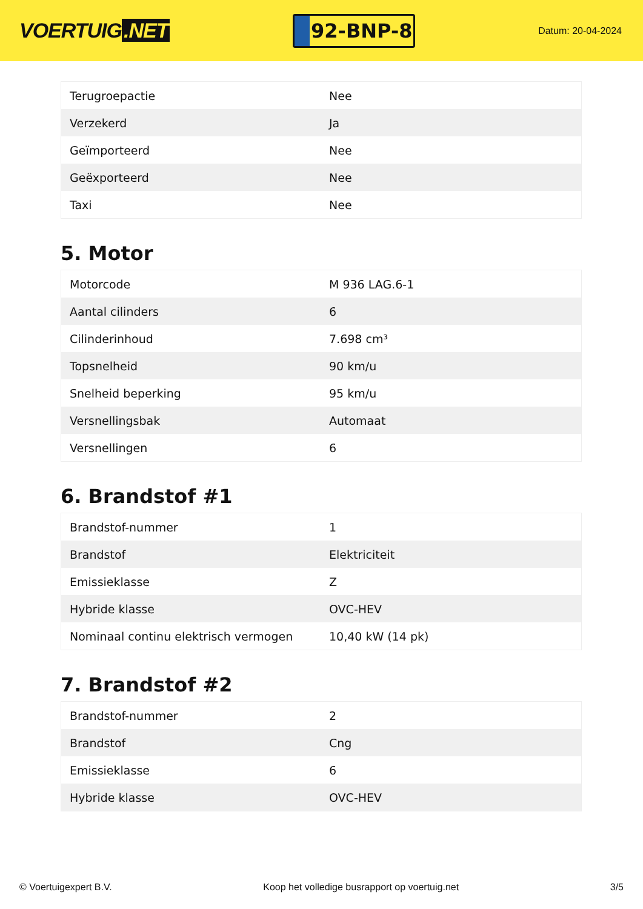VOERTUIG.NET
92-BNP-8
Datum: 20-04-2024
| Terugroepactie | Nee |
| Verzekerd | Ja |
| Geïmporteerd | Nee |
| Geëxporteerd | Nee |
| Taxi | Nee |
5. Motor
| Motorcode | M 936 LAG.6-1 |
| Aantal cilinders | 6 |
| Cilinderinhoud | 7.698 cm³ |
| Topsnelheid | 90 km/u |
| Snelheid beperking | 95 km/u |
| Versnellingsbak | Automaat |
| Versnellingen | 6 |
6. Brandstof #1
| Brandstof-nummer | 1 |
| Brandstof | Elektriciteit |
| Emissieklasse | Z |
| Hybride klasse | OVC-HEV |
| Nominaal continu elektrisch vermogen | 10,40 kW (14 pk) |
7. Brandstof #2
| Brandstof-nummer | 2 |
| Brandstof | Cng |
| Emissieklasse | 6 |
| Hybride klasse | OVC-HEV |
© Voertuigexpert B.V. Koop het volledige busrapport op voertuig.net 3/5